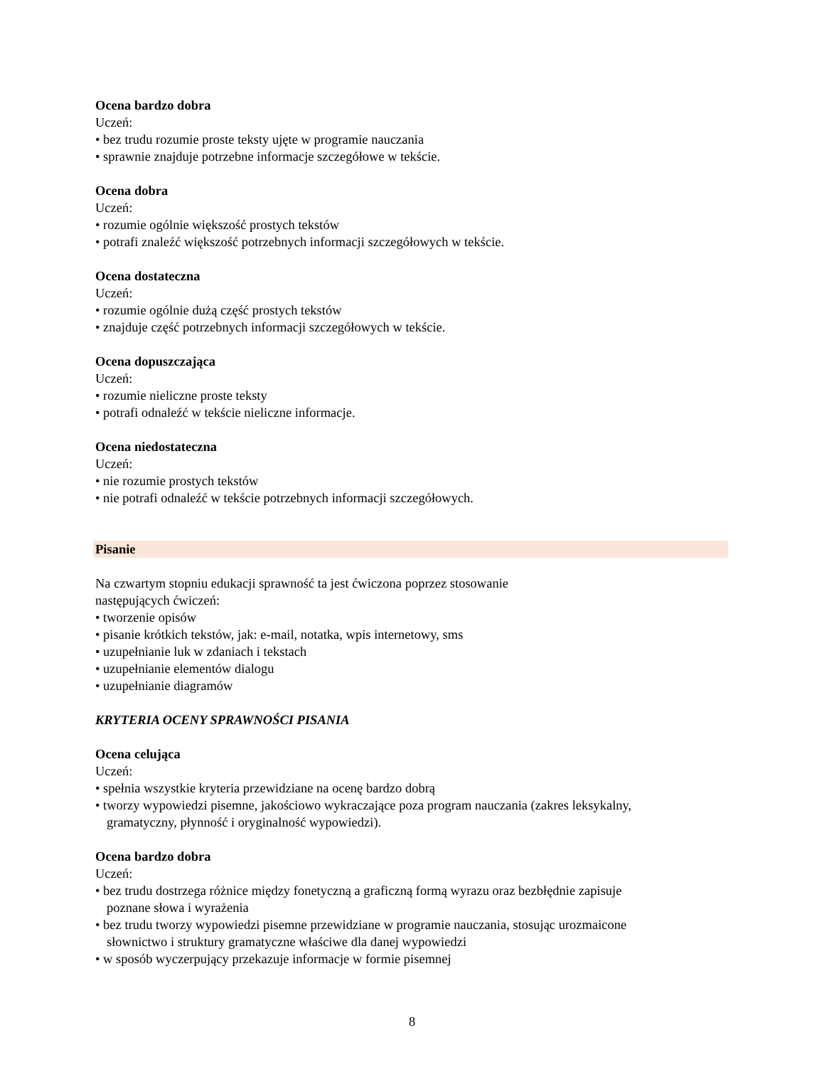Ocena bardzo dobra
Uczeń:
• bez trudu rozumie proste teksty ujęte w programie nauczania
• sprawnie znajduje potrzebne informacje szczegółowe w tekście.
Ocena dobra
Uczeń:
• rozumie ogólnie większość prostych tekstów
• potrafi znaleźć większość potrzebnych informacji szczegółowych w tekście.
Ocena dostateczna
Uczeń:
• rozumie ogólnie dużą część prostych tekstów
• znajduje część potrzebnych informacji szczegółowych w tekście.
Ocena dopuszczająca
Uczeń:
• rozumie nieliczne proste teksty
• potrafi odnaleźć w tekście nieliczne informacje.
Ocena niedostateczna
Uczeń:
• nie rozumie prostych tekstów
• nie potrafi odnaleźć w tekście potrzebnych informacji szczegółowych.
Pisanie
Na czwartym stopniu edukacji sprawność ta jest ćwiczona poprzez stosowanie
następujących ćwiczeń:
• tworzenie opisów
• pisanie krótkich tekstów, jak: e-mail, notatka, wpis internetowy, sms
• uzupełnianie luk w zdaniach i tekstach
• uzupełnianie elementów dialogu
• uzupełnianie diagramów
KRYTERIA OCENY SPRAWNOŚCI PISANIA
Ocena celująca
Uczeń:
• spełnia wszystkie kryteria przewidziane na ocenę bardzo dobrą
• tworzy wypowiedzi pisemne, jakościowo wykraczające poza program nauczania (zakres leksykalny,
gramatyczny, płynność i oryginalność wypowiedzi).
Ocena bardzo dobra
Uczeń:
• bez trudu dostrzega różnice między fonetyczną a graficzną formą wyrazu oraz bezbłędnie zapisuje
poznane słowa i wyrażenia
• bez trudu tworzy wypowiedzi pisemne przewidziane w programie nauczania, stosując urozmaicone
słownictwo i struktury gramatyczne właściwe dla danej wypowiedzi
• w sposób wyczerpujący przekazuje informacje w formie pisemnej
8